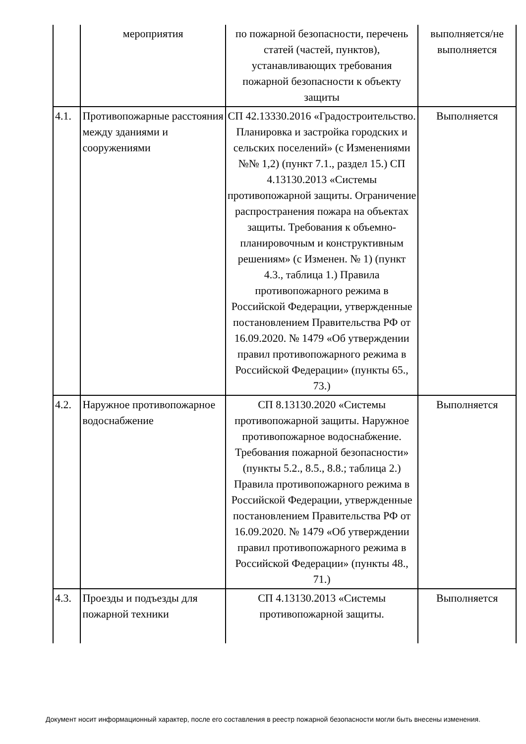| | мероприятия | по пожарной безопасности, перечень статей (частей, пунктов), устанавливающих требования пожарной безопасности к объекту защиты | выполняется/не выполняется |
| 4.1. | Противопожарные расстояния между зданиями и сооружениями | СП 42.13330.2016 «Градостроительство. Планировка и застройка городских и сельских поселений» (с Изменениями №№ 1,2) (пункт 7.1., раздел 15.) СП 4.13130.2013 «Системы противопожарной защиты. Ограничение распространения пожара на объектах защиты. Требования к объемно-планировочным и конструктивным решениям» (с Изменен. № 1) (пункт 4.3., таблица 1.) Правила противопожарного режима в Российской Федерации, утвержденные постановлением Правительства РФ от 16.09.2020. № 1479 «Об утверждении правил противопожарного режима в Российской Федерации» (пункты 65., 73.) | Выполняется |
| 4.2. | Наружное противопожарное водоснабжение | СП 8.13130.2020 «Системы противопожарной защиты. Наружное противопожарное водоснабжение. Требования пожарной безопасности» (пункты 5.2., 8.5., 8.8.; таблица 2.) Правила противопожарного режима в Российской Федерации, утвержденные постановлением Правительства РФ от 16.09.2020. № 1479 «Об утверждении правил противопожарного режима в Российской Федерации» (пункты 48., 71.) | Выполняется |
| 4.3. | Проезды и подъезды для пожарной техники | СП 4.13130.2013 «Системы противопожарной защиты. | Выполняется |
Документ носит информационный характер, после его составления в реестр пожарной безопасности могли быть внесены изменения.